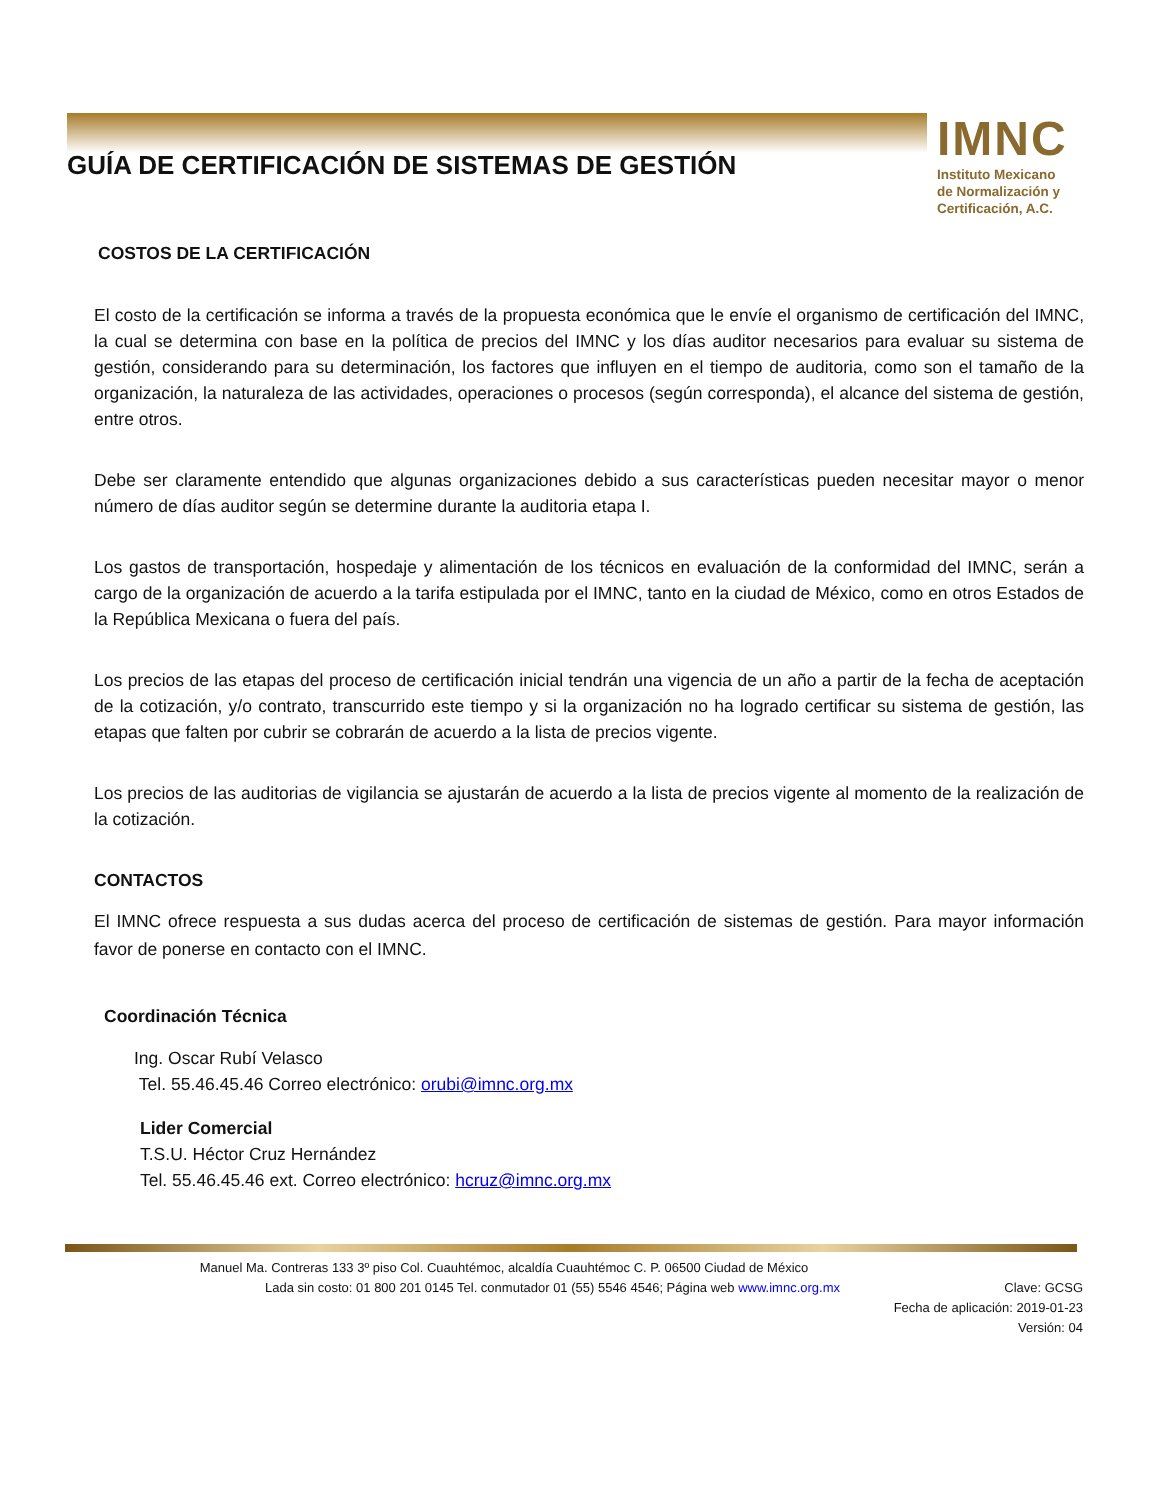GUÍA DE CERTIFICACIÓN DE SISTEMAS DE GESTIÓN
IMNC
Instituto Mexicano
de Normalización y
Certificación, A.C.
COSTOS DE LA CERTIFICACIÓN
El costo de la certificación se informa a través de la propuesta económica que le envíe el organismo de certificación del IMNC, la cual se determina con base en la política de precios del IMNC y los días auditor necesarios para evaluar su sistema de gestión, considerando para su determinación, los factores que influyen en el tiempo de auditoria, como son el tamaño de la organización, la naturaleza de las actividades, operaciones o procesos (según corresponda), el alcance del sistema de gestión, entre otros.
Debe ser claramente entendido que algunas organizaciones debido a sus características pueden necesitar mayor o menor número de días auditor según se determine durante la auditoria etapa I.
Los gastos de transportación, hospedaje y alimentación de los técnicos en evaluación de la conformidad del IMNC, serán a cargo de la organización de acuerdo a la tarifa estipulada por el IMNC, tanto en la ciudad de México, como en otros Estados de la República Mexicana o fuera del país.
Los precios de las etapas del proceso de certificación inicial tendrán una vigencia de un año a partir de la fecha de aceptación de la cotización, y/o contrato, transcurrido este tiempo y si la organización no ha logrado certificar su sistema de gestión, las etapas que falten por cubrir se cobrarán de acuerdo a la lista de precios vigente.
Los precios de las auditorias de vigilancia se ajustarán de acuerdo a la lista de precios vigente al momento de la realización de la cotización.
CONTACTOS
El IMNC ofrece respuesta a sus dudas acerca del proceso de certificación de sistemas de gestión. Para mayor información favor de ponerse en contacto con el IMNC.
Coordinación Técnica
Ing. Oscar Rubí Velasco
Tel. 55.46.45.46 Correo electrónico: orubi@imnc.org.mx
Lider Comercial
T.S.U. Héctor Cruz Hernández
Tel. 55.46.45.46 ext. Correo electrónico: hcruz@imnc.org.mx
Manuel Ma. Contreras 133 3º piso Col. Cuauhtémoc, alcaldía Cuauhtémoc C. P. 06500 Ciudad de México
Lada sin costo: 01 800 201 0145 Tel. conmutador 01 (55) 5546 4546; Página web www.imnc.org.mx Clave: GCSG
Fecha de aplicación: 2019-01-23
Versión: 04